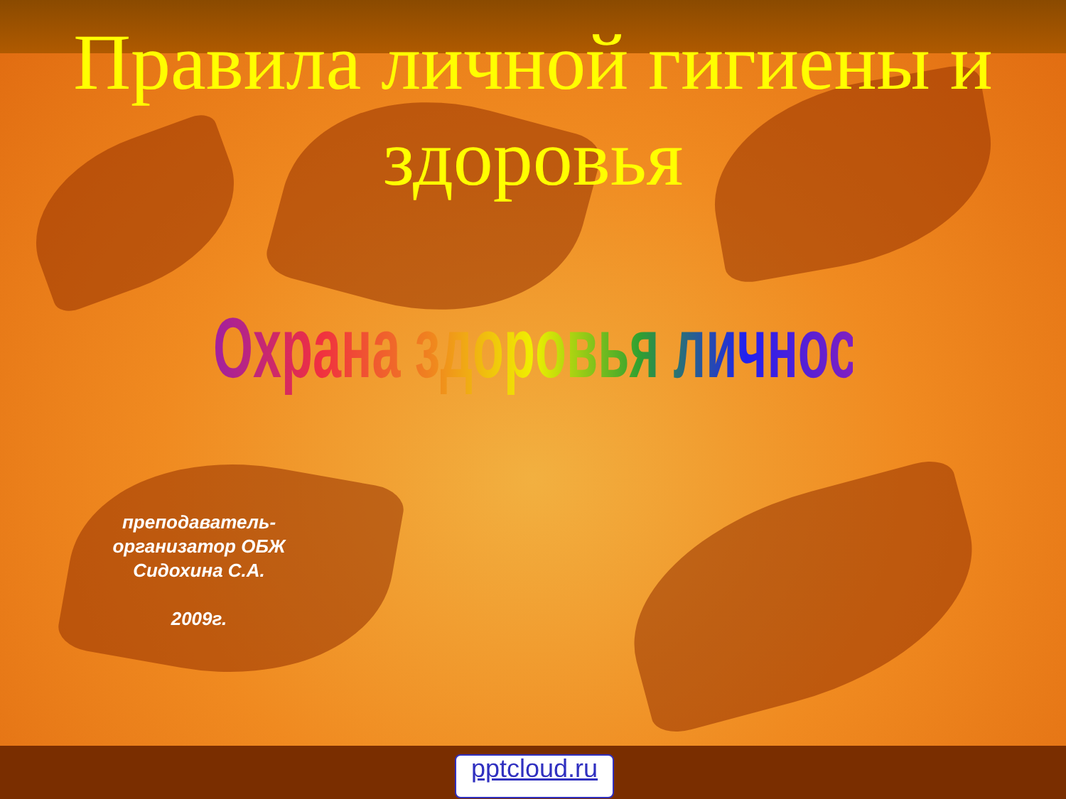Правила личной гигиены и здоровья
Охрана здоровья личности
преподаватель-организатор ОБЖ Сидохина С.А.
2009г.
pptcloud.ru